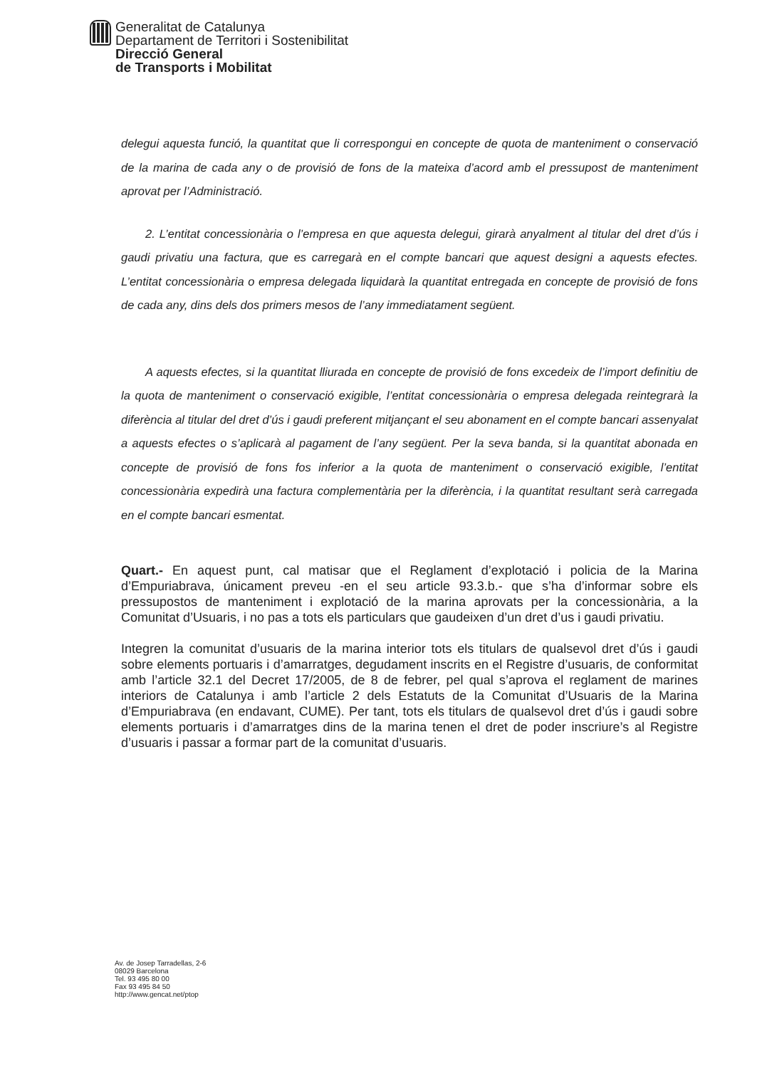Generalitat de Catalunya
Departament de Territori i Sostenibilitat
Direcció General
de Transports i Mobilitat
delegui aquesta funció, la quantitat que li correspongui en concepte de quota de manteniment o conservació de la marina de cada any o de provisió de fons de la mateixa d’acord amb el pressupost de manteniment aprovat per l’Administració.
2. L’entitat concessionària o l’empresa en que aquesta delegui, girarà anyalment al titular del dret d’ús i gaudi privatiu una factura, que es carregarà en el compte bancari que aquest designi a aquests efectes. L’entitat concessionària o empresa delegada liquidarà la quantitat entregada en concepte de provisió de fons de cada any, dins dels dos primers mesos de l’any immediatament següent.
A aquests efectes, si la quantitat lliurada en concepte de provisió de fons excedeix de l’import definitiu de la quota de manteniment o conservació exigible, l’entitat concessionària o empresa delegada reintegrarà la diferència al titular del dret d’ús i gaudi preferent mitjançant el seu abonament en el compte bancari assenyalat a aquests efectes o s’aplicarà al pagament de l’any següent. Per la seva banda, si la quantitat abonada en concepte de provisió de fons fos inferior a la quota de manteniment o conservació exigible, l’entitat concessionària expedirà una factura complementària per la diferència, i la quantitat resultant serà carregada en el compte bancari esmentat.
Quart.- En aquest punt, cal matisar que el Reglament d’explotació i policia de la Marina d’Empuriabrava, únicament preveu -en el seu article 93.3.b.- que s’ha d’informar sobre els pressupostos de manteniment i explotació de la marina aprovats per la concessionària, a la Comunitat d’Usuaris, i no pas a tots els particulars que gaudeixen d’un dret d’us i gaudi privatiu.
Integren la comunitat d’usuaris de la marina interior tots els titulars de qualsevol dret d’ús i gaudi sobre elements portuaris i d’amarratges, degudament inscrits en el Registre d’usuaris, de conformitat amb l’article 32.1 del Decret 17/2005, de 8 de febrer, pel qual s’aprova el reglament de marines interiors de Catalunya i amb l’article 2 dels Estatuts de la Comunitat d’Usuaris de la Marina d’Empuriabrava (en endavant, CUME). Per tant, tots els titulars de qualsevol dret d’ús i gaudi sobre elements portuaris i d’amarratges dins de la marina tenen el dret de poder inscriure’s al Registre d’usuaris i passar a formar part de la comunitat d’usuaris.
Av. de Josep Tarradellas, 2-6
08029 Barcelona
Tel. 93 495 80 00
Fax 93 495 84 50
http://www.gencat.net/ptop